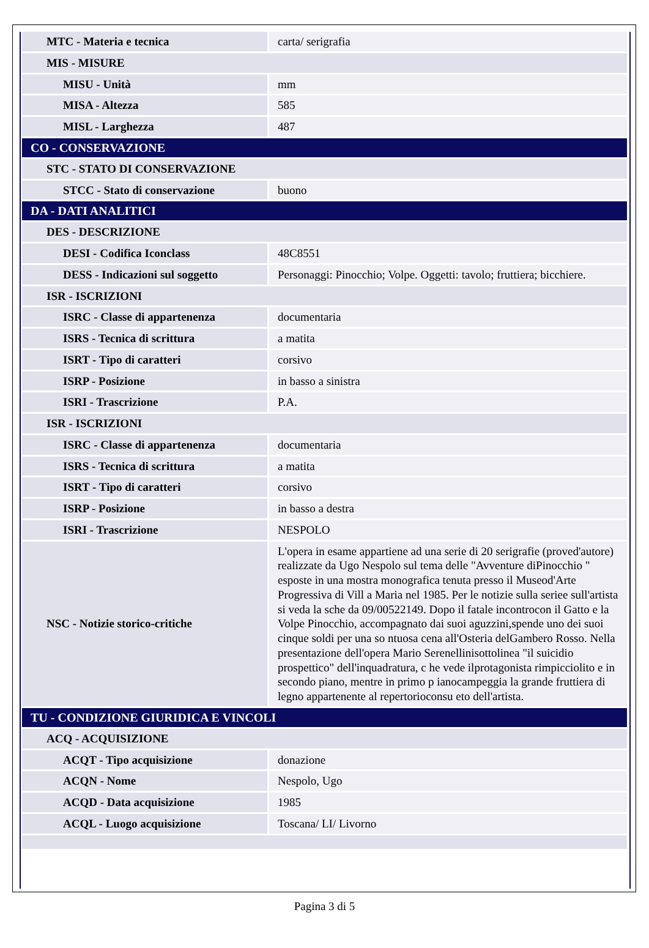| MTC - Materia e tecnica | carta/ serigrafia |
| MIS - MISURE | |
| MISU - Unità | mm |
| MISA - Altezza | 585 |
| MISL - Larghezza | 487 |
| CO - CONSERVAZIONE | |
| STC - STATO DI CONSERVAZIONE | |
| STCC - Stato di conservazione | buono |
| DA - DATI ANALITICI | |
| DES - DESCRIZIONE | |
| DESI - Codifica Iconclass | 48C8551 |
| DESS - Indicazioni sul soggetto | Personaggi: Pinocchio; Volpe. Oggetti: tavolo; fruttiera; bicchiere. |
| ISR - ISCRIZIONI | |
| ISRC - Classe di appartenenza | documentaria |
| ISRS - Tecnica di scrittura | a matita |
| ISRT - Tipo di caratteri | corsivo |
| ISRP - Posizione | in basso a sinistra |
| ISRI - Trascrizione | P.A. |
| ISR - ISCRIZIONI | |
| ISRC - Classe di appartenenza | documentaria |
| ISRS - Tecnica di scrittura | a matita |
| ISRT - Tipo di caratteri | corsivo |
| ISRP - Posizione | in basso a destra |
| ISRI - Trascrizione | NESPOLO |
| NSC - Notizie storico-critiche | L'opera in esame appartiene ad una serie di 20 serigrafie (proved'autore) realizzate da Ugo Nespolo sul tema delle "Avventure diPinocchio " esposte in una mostra monografica tenuta presso il Museod'Arte Progressiva di Vill a Maria nel 1985. Per le notizie sulla seriee sull'artista si veda la sche da 09/00522149. Dopo il fatale incontrocon il Gatto e la Volpe Pinocchio, accompagnato dai suoi aguzzini,spende uno dei suoi cinque soldi per una so ntuosa cena all'Osteria delGambero Rosso. Nella presentazione dell'opera Mario Serenellinisottolinea "il suicidio prospettico" dell'inquadratura, c he vede ilprotagonista rimpicciolito e in secondo piano, mentre in primo p ianocampeggia la grande fruttiera di legno appartenente al repertorioconsu eto dell'artista. |
| TU - CONDIZIONE GIURIDICA E VINCOLI | |
| ACQ - ACQUISIZIONE | |
| ACQT - Tipo acquisizione | donazione |
| ACQN - Nome | Nespolo, Ugo |
| ACQD - Data acquisizione | 1985 |
| ACQL - Luogo acquisizione | Toscana/ LI/ Livorno |
Pagina 3 di 5